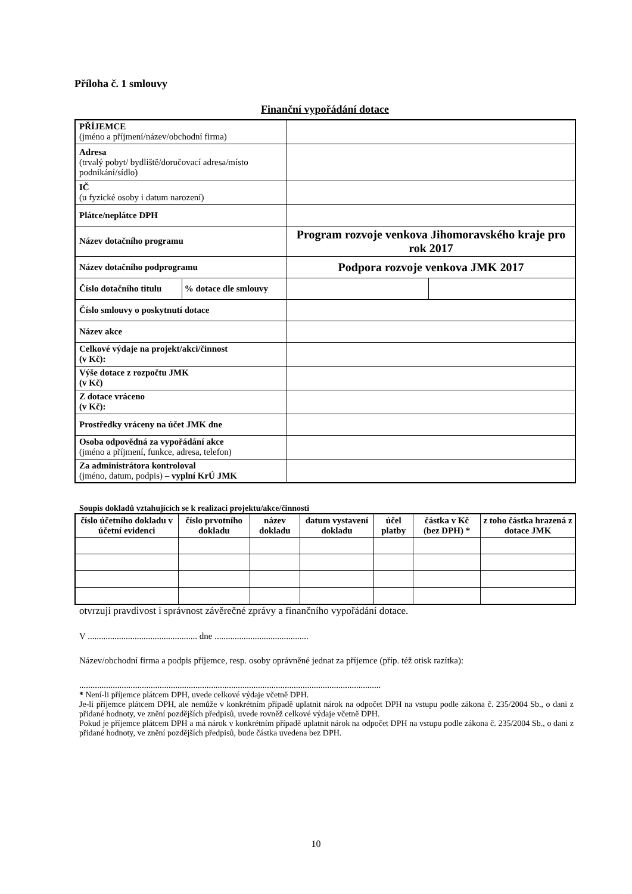Příloha č. 1 smlouvy
Finanční vypořádání dotace
| PŘÍJEMCE (jméno a příjmení/název/obchodní firma) | | |
| Adresa (trvalý pobyt/ bydliště/doručovací adresa/místo podnikání/sídlo) | | |
| IČ (u fyzické osoby i datum narození) | | |
| Plátce/neplátce DPH | | |
| Název dotačního programu | Program rozvoje venkova Jihomoravského kraje pro rok 2017 | |
| Název dotačního podprogramu | Podpora rozvoje venkova JMK 2017 | |
| / Číslo dotačního titulu / % dotace dle smlouvy / | | |
| Číslo smlouvy o poskytnutí dotace | | |
| Název akce | | |
| Celkové výdaje na projekt/akci/činnost (v Kč): | | |
| Výše dotace z rozpočtu JMK (v Kč) | | |
| Z dotace vráceno (v Kč): | | |
| Prostředky vráceny na účet JMK dne | | |
| Osoba odpovědná za vypořádání akce (jméno a příjmení, funkce, adresa, telefon) | | |
| Za administrátora kontroloval (jméno, datum, podpis) – vyplní KrÚ JMK | | |
Soupis dokladů vztahujících se k realizaci projektu/akce/činnosti
| číslo účetního dokladu v účetní evidenci | číslo prvotního dokladu | název dokladu | datum vystavení dokladu | účel platby | částka v Kč (bez DPH) * | z toho částka hrazená z dotace JMK |
| --- | --- | --- | --- | --- | --- | --- |
otvrzuji pravdivost i správnost závěrečné zprávy a finančního vypořádání dotace.
V ................................................. dne ..........................................
Název/obchodní firma a podpis příjemce, resp. osoby oprávněné jednat za příjemce (příp. též otisk razítka):
.......................................................................................................................................
* Není-li příjemce plátcem DPH, uvede celkové výdaje včetně DPH.
Je-li příjemce plátcem DPH, ale nemůže v konkrétním případě uplatnit nárok na odpočet DPH na vstupu podle zákona č. 235/2004 Sb., o dani z přidané hodnoty, ve znění pozdějších předpisů, uvede rovněž celkové výdaje včetně DPH.
Pokud je příjemce plátcem DPH a má nárok v konkrétním případě uplatnit nárok na odpočet DPH na vstupu podle zákona č. 235/2004 Sb., o dani z přidané hodnoty, ve znění pozdějších předpisů, bude částka uvedena bez DPH.
10